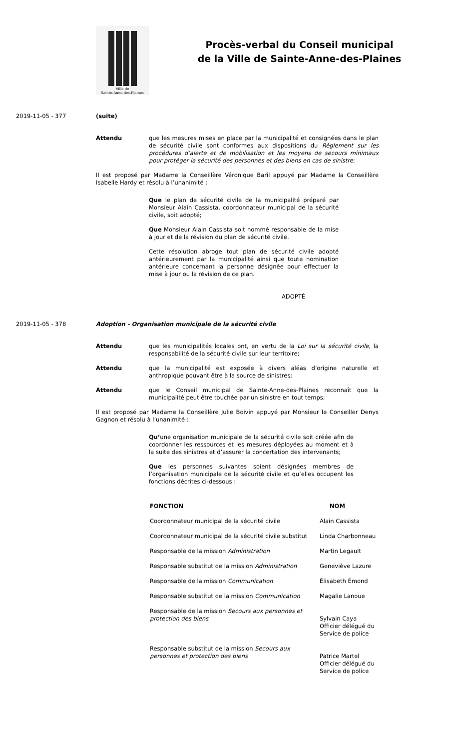Ville de
Sainte-Anne-des-Plaines
Procès-verbal du Conseil municipal
de la Ville de Sainte-Anne-des-Plaines
2019-11-05 - 377 (suite)
Attendu
que les mesures mises en place par la municipalité et consignées dans le plan de sécurité civile sont conformes aux dispositions du Règlement sur les procédures d’alerte et de mobilisation et les moyens de secours minimaux pour protéger la sécurité des personnes et des biens en cas de sinistre;
Il est proposé par Madame la Conseillère Véronique Baril appuyé par Madame la Conseillère Isabelle Hardy et résolu à l’unanimité :
Que le plan de sécurité civile de la municipalité préparé par Monsieur Alain Cassista, coordonnateur municipal de la sécurité civile, soit adopté;
Que Monsieur Alain Cassista soit nommé responsable de la mise à jour et de la révision du plan de sécurité civile.
Cette résolution abroge tout plan de sécurité civile adopté antérieurement par la municipalité ainsi que toute nomination antérieure concernant la personne désignée pour effectuer la mise à jour ou la révision de ce plan.
ADOPTÉ
2019-11-05 - 378 Adoption - Organisation municipale de la sécurité civile
Attendu
que les municipalités locales ont, en vertu de la Loi sur la sécurité civile, la responsabilité de la sécurité civile sur leur territoire;
Attendu
que la municipalité est exposée à divers aléas d’origine naturelle et anthropique pouvant être à la source de sinistres;
Attendu
que le Conseil municipal de Sainte-Anne-des-Plaines reconnaît que la municipalité peut être touchée par un sinistre en tout temps;
Il est proposé par Madame la Conseillère Julie Boivin appuyé par Monsieur le Conseiller Denys Gagnon et résolu à l’unanimité :
Qu’une organisation municipale de la sécurité civile soit créée afin de coordonner les ressources et les mesures déployées au moment et à la suite des sinistres et d’assurer la concertation des intervenants;
Que les personnes suivantes soient désignées membres de l’organisation municipale de la sécurité civile et qu’elles occupent les fonctions décrites ci-dessous :
| FONCTION | NOM |
| --- | --- |
| Coordonnateur municipal de la sécurité civile | Alain Cassista |
| Coordonnateur municipal de la sécurité civile substitut | Linda Charbonneau |
| Responsable de la mission Administration | Martin Legault |
| Responsable substitut de la mission Administration | Geneviève Lazure |
| Responsable de la mission Communication | Élisabeth Émond |
| Responsable substitut de la mission Communication | Magalie Lanoue |
| Responsable de la mission Secours aux personnes et protection des biens | Sylvain Caya Officier délégué du Service de police |
| Responsable substitut de la mission Secours aux personnes et protection des biens | Patrice Martel Officier délégué du Service de police |